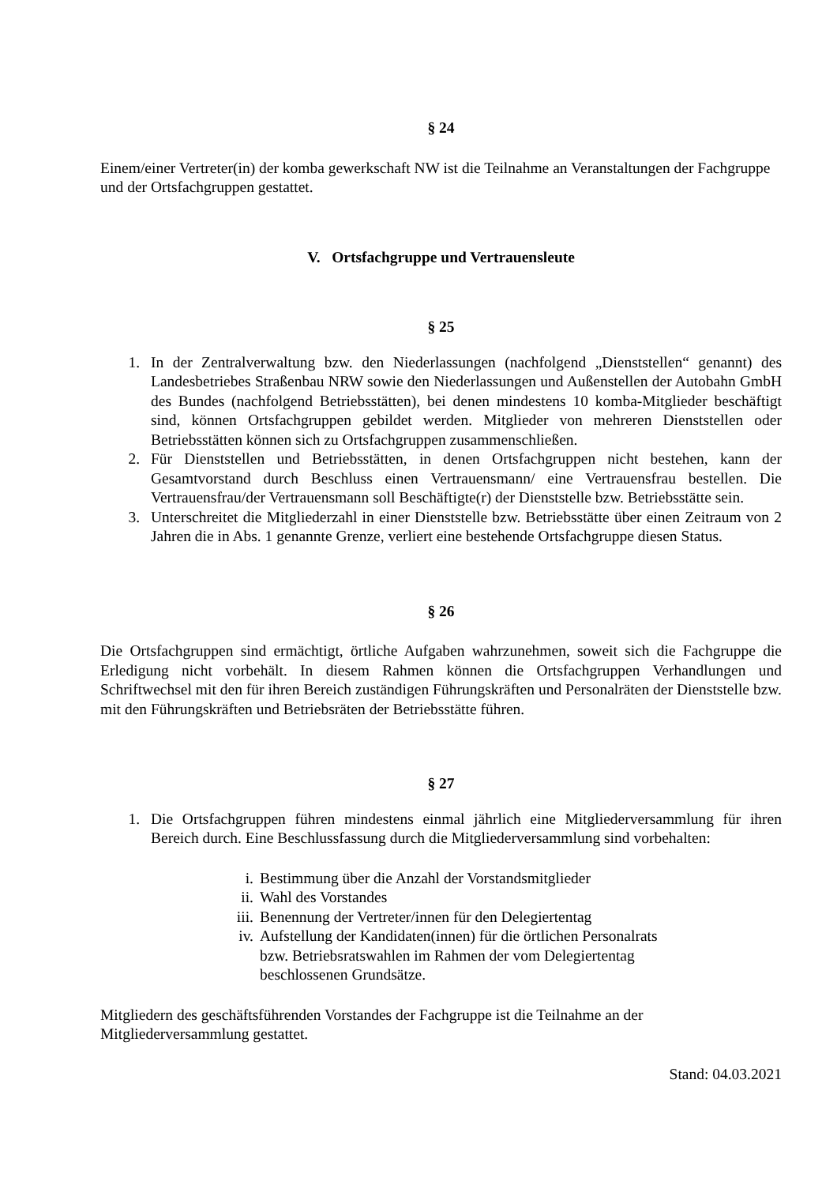§ 24
Einem/einer Vertreter(in) der komba gewerkschaft NW ist die Teilnahme an Veranstaltungen der Fachgruppe und der Ortsfachgruppen gestattet.
V. Ortsfachgruppe und Vertrauensleute
§ 25
1. In der Zentralverwaltung bzw. den Niederlassungen (nachfolgend „Dienststellen“ genannt) des Landesbetriebes Straßenbau NRW sowie den Niederlassungen und Außenstellen der Autobahn GmbH des Bundes (nachfolgend Betriebsstätten), bei denen mindestens 10 komba-Mitglieder beschäftigt sind, können Ortsfachgruppen gebildet werden. Mitglieder von mehreren Dienststellen oder Betriebsstätten können sich zu Ortsfachgruppen zusammenschließen.
2. Für Dienststellen und Betriebsstätten, in denen Ortsfachgruppen nicht bestehen, kann der Gesamtvorstand durch Beschluss einen Vertrauensmann/ eine Vertrauensfrau bestellen. Die Vertrauensfrau/der Vertrauensmann soll Beschäftigte(r) der Dienststelle bzw. Betriebsstätte sein.
3. Unterschreitet die Mitgliederzahl in einer Dienststelle bzw. Betriebsstätte über einen Zeitraum von 2 Jahren die in Abs. 1 genannte Grenze, verliert eine bestehende Ortsfachgruppe diesen Status.
§ 26
Die Ortsfachgruppen sind ermächtigt, örtliche Aufgaben wahrzunehmen, soweit sich die Fachgruppe die Erledigung nicht vorbehält. In diesem Rahmen können die Ortsfachgruppen Verhandlungen und Schriftwechsel mit den für ihren Bereich zuständigen Führungskräften und Personalräten der Dienststelle bzw. mit den Führungskräften und Betriebsräten der Betriebsstätte führen.
§ 27
1. Die Ortsfachgruppen führen mindestens einmal jährlich eine Mitgliederversammlung für ihren Bereich durch. Eine Beschlussfassung durch die Mitgliederversammlung sind vorbehalten:
i. Bestimmung über die Anzahl der Vorstandsmitglieder
ii. Wahl des Vorstandes
iii. Benennung der Vertreter/innen für den Delegiertentag
iv. Aufstellung der Kandidaten(innen) für die örtlichen Personalrats bzw. Betriebsratswahlen im Rahmen der vom Delegiertentag beschlossenen Grundsätze.
Mitgliedern des geschäftsführenden Vorstandes der Fachgruppe ist die Teilnahme an der Mitgliederversammlung gestattet.
Stand: 04.03.2021